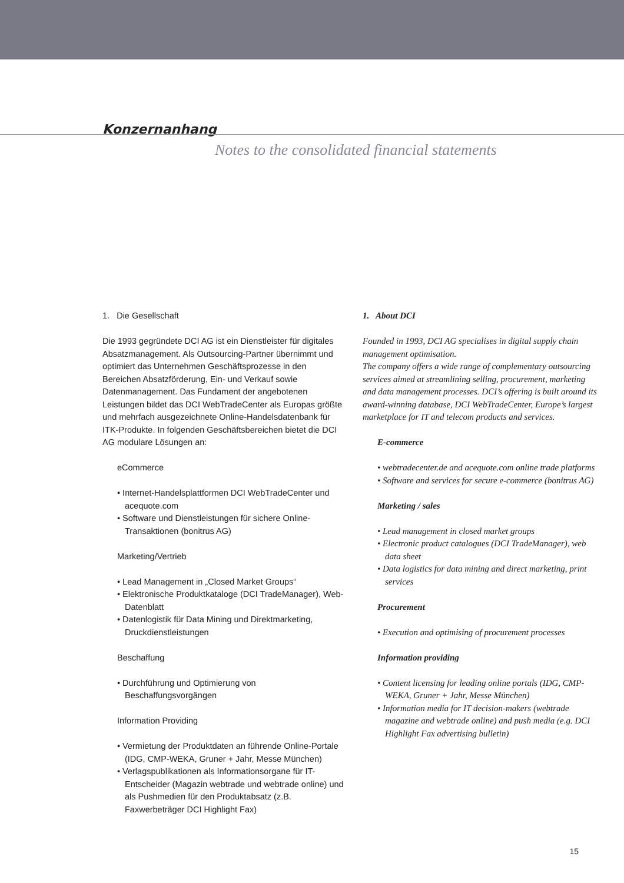Konzernanhang
Notes to the consolidated financial statements
1. Die Gesellschaft
Die 1993 gegründete DCI AG ist ein Dienstleister für digitales Absatzmanagement. Als Outsourcing-Partner übernimmt und optimiert das Unternehmen Geschäftsprozesse in den Bereichen Absatzförderung, Ein- und Verkauf sowie Datenmanagement. Das Fundament der angebotenen Leistungen bildet das DCI WebTradeCenter als Europas größte und mehrfach ausgezeichnete Online-Handelsdatenbank für ITK-Produkte. In folgenden Geschäftsbereichen bietet die DCI AG modulare Lösungen an:
eCommerce
• Internet-Handelsplattformen DCI WebTradeCenter und acequote.com
• Software und Dienstleistungen für sichere Online-Transaktionen (bonitrus AG)
Marketing/Vertrieb
• Lead Management in „Closed Market Groups“
• Elektronische Produktkataloge (DCI TradeManager), Web-Datenblatt
• Datenlogistik für Data Mining und Direktmarketing, Druckdienstleistungen
Beschaffung
• Durchführung und Optimierung von Beschaffungsvorgängen
Information Providing
• Vermietung der Produktdaten an führende Online-Portale (IDG, CMP-WEKA, Gruner + Jahr, Messe München)
• Verlagspublikationen als Informationsorgane für IT-Entscheider (Magazin webtrade und webtrade online) und als Pushmedien für den Produktabsatz (z.B. Faxwerbeträger DCI Highlight Fax)
1. About DCI
Founded in 1993, DCI AG specialises in digital supply chain management optimisation.
The company offers a wide range of complementary outsourcing services aimed at streamlining selling, procurement, marketing and data management processes. DCI’s offering is built around its award-winning database, DCI WebTradeCenter, Europe’s largest marketplace for IT and telecom products and services.
E-commerce
• webtradecenter.de and acequote.com online trade platforms
• Software and services for secure e-commerce (bonitrus AG)
Marketing / sales
• Lead management in closed market groups
• Electronic product catalogues (DCI TradeManager), web data sheet
• Data logistics for data mining and direct marketing, print services
Procurement
• Execution and optimising of procurement processes
Information providing
• Content licensing for leading online portals (IDG, CMP-WEKA, Gruner + Jahr, Messe München)
• Information media for IT decision-makers (webtrade magazine and webtrade online) and push media (e.g. DCI Highlight Fax advertising bulletin)
15